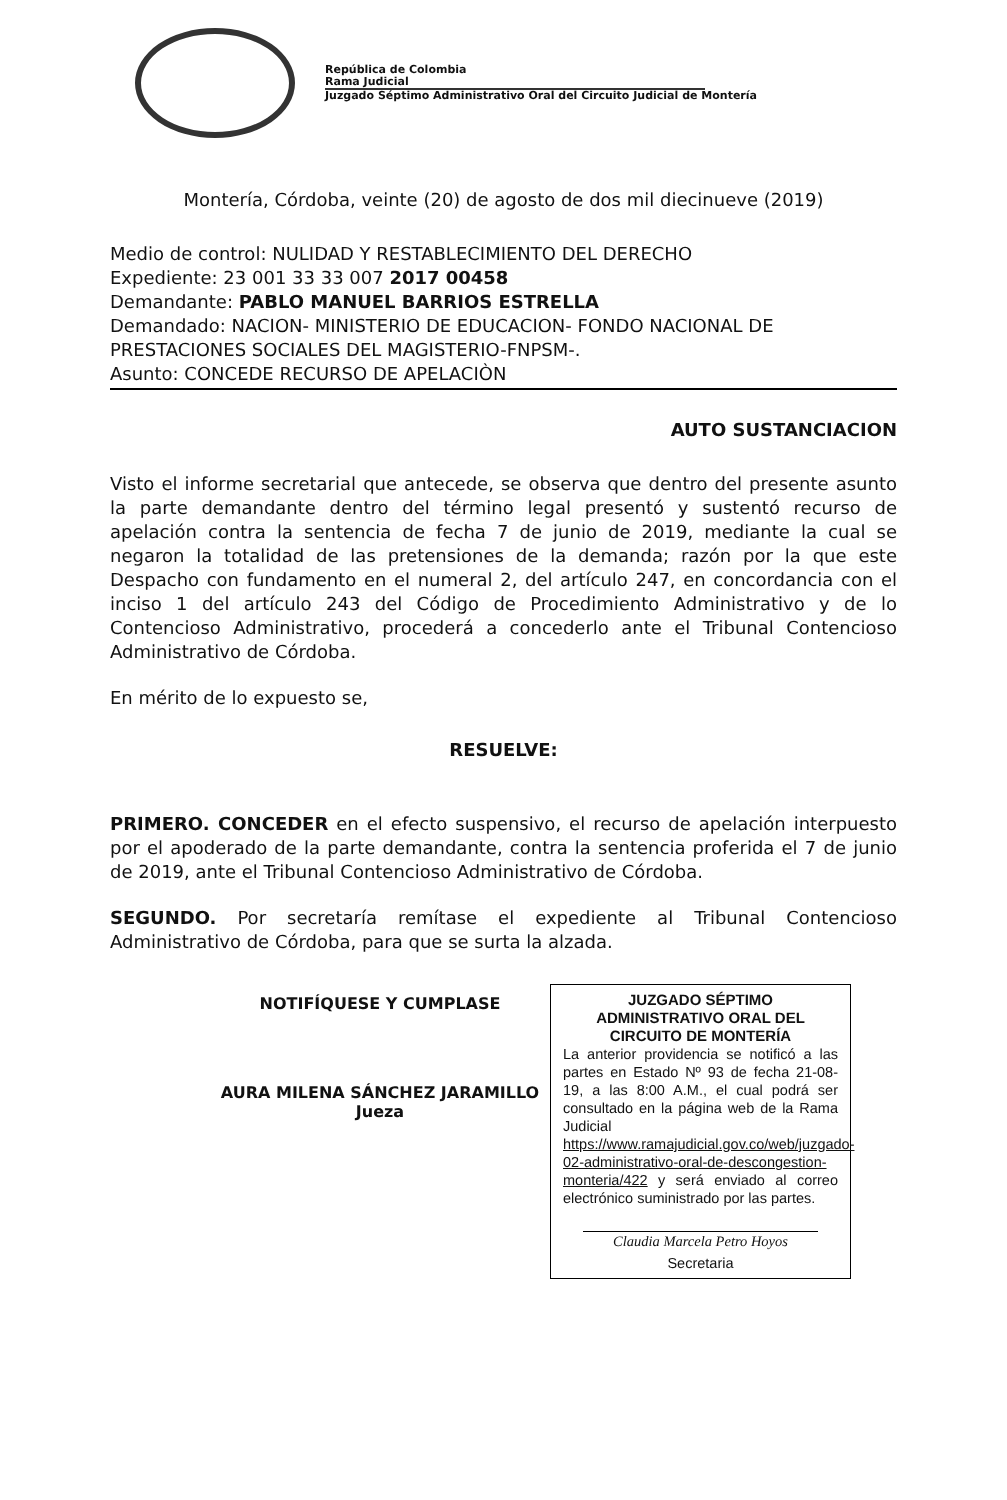República de Colombia
Rama Judicial
Juzgado Séptimo Administrativo Oral del Circuito Judicial de Montería
Montería, Córdoba, veinte (20) de agosto de dos mil diecinueve (2019)
Medio de control: NULIDAD Y RESTABLECIMIENTO DEL DERECHO
Expediente: 23 001 33 33 007 2017 00458
Demandante: PABLO MANUEL BARRIOS ESTRELLA
Demandado: NACION- MINISTERIO DE EDUCACION- FONDO NACIONAL DE PRESTACIONES SOCIALES DEL MAGISTERIO-FNPSM-.
Asunto: CONCEDE RECURSO DE APELACIÒN
AUTO SUSTANCIACION
Visto el informe secretarial que antecede, se observa que dentro del presente asunto la parte demandante dentro del término legal presentó y sustentó recurso de apelación contra la sentencia de fecha 7 de junio de 2019, mediante la cual se negaron la totalidad de las pretensiones de la demanda; razón por la que este Despacho con fundamento en el numeral 2, del artículo 247, en concordancia con el inciso 1 del artículo 243 del Código de Procedimiento Administrativo y de lo Contencioso Administrativo, procederá a concederlo ante el Tribunal Contencioso Administrativo de Córdoba.
En mérito de lo expuesto se,
RESUELVE:
PRIMERO. CONCEDER en el efecto suspensivo, el recurso de apelación interpuesto por el apoderado de la parte demandante, contra la sentencia proferida el 7 de junio de 2019, ante el Tribunal Contencioso Administrativo de Córdoba.
SEGUNDO. Por secretaría remítase el expediente al Tribunal Contencioso Administrativo de Córdoba, para que se surta la alzada.
NOTIFÍQUESE Y CUMPLASE
AURA MILENA SÁNCHEZ JARAMILLO
Jueza
JUZGADO SÉPTIMO ADMINISTRATIVO ORAL DEL CIRCUITO DE MONTERÍA
La anterior providencia se notificó a las partes en Estado Nº 93 de fecha 21-08-19, a las 8:00 A.M., el cual podrá ser consultado en la página web de la Rama Judicial https://www.ramajudicial.gov.co/web/juzgado-02-administrativo-oral-de-descongestion-monteria/422 y será enviado al correo electrónico suministrado por las partes.
Claudia Marcela Petro Hoyos
Secretaria